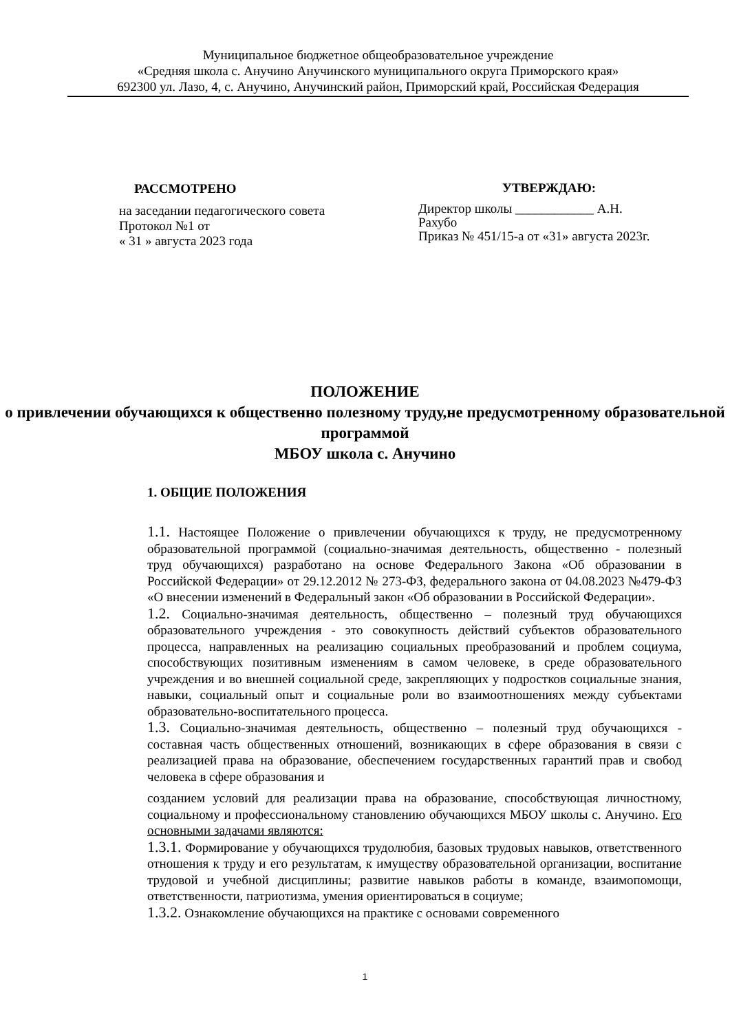Муниципальное бюджетное общеобразовательное учреждение
«Средняя школа с. Анучино Анучинского муниципального округа Приморского края»
692300 ул. Лазо, 4, с. Анучино, Анучинский район, Приморский край, Российская Федерация
РАССМОТРЕНО
на заседании педагогического совета
Протокол №1 от
« 31 » августа 2023 года
УТВЕРЖДАЮ:
Директор школы ____________ А.Н. Рахубо
Приказ № 451/15-а от «31» августа 2023г.
ПОЛОЖЕНИЕ
о привлечении обучающихся к общественно полезному труду,не предусмотренному образовательной программой
МБОУ школа с. Анучино
1. ОБЩИЕ ПОЛОЖЕНИЯ
1.1. Настоящее Положение о привлечении обучающихся к труду, не предусмотренному образовательной программой (социально-значимая деятельность, общественно - полезный труд обучающихся) разработано на основе Федерального Закона «Об образовании в Российской Федерации» от 29.12.2012 № 273-ФЗ, федерального закона от 04.08.2023 №479-ФЗ «О внесении изменений в Федеральный закон «Об образовании в Российской Федерации».
1.2. Социально-значимая деятельность, общественно – полезный труд обучающихся образовательного учреждения - это совокупность действий субъектов образовательного процесса, направленных на реализацию социальных преобразований и проблем социума, способствующих позитивным изменениям в самом человеке, в среде образовательного учреждения и во внешней социальной среде, закрепляющих у подростков социальные знания, навыки, социальный опыт и социальные роли во взаимоотношениях между субъектами образовательно-воспитательного процесса.
1.3. Социально-значимая деятельность, общественно – полезный труд обучающихся - составная часть общественных отношений, возникающих в сфере образования в связи с реализацией права на образование, обеспечением государственных гарантий прав и свобод человека в сфере образования и
созданием условий для реализации права на образование, способствующая личностному, социальному и профессиональному становлению обучающихся МБОУ школы с. Анучино. Его основными задачами являются:
1.3.1. Формирование у обучающихся трудолюбия, базовых трудовых навыков, ответственного отношения к труду и его результатам, к имуществу образовательной организации, воспитание трудовой и учебной дисциплины; развитие навыков работы в команде, взаимопомощи, ответственности, патриотизма, умения ориентироваться в социуме;
1.3.2. Ознакомление обучающихся на практике с основами современного
1